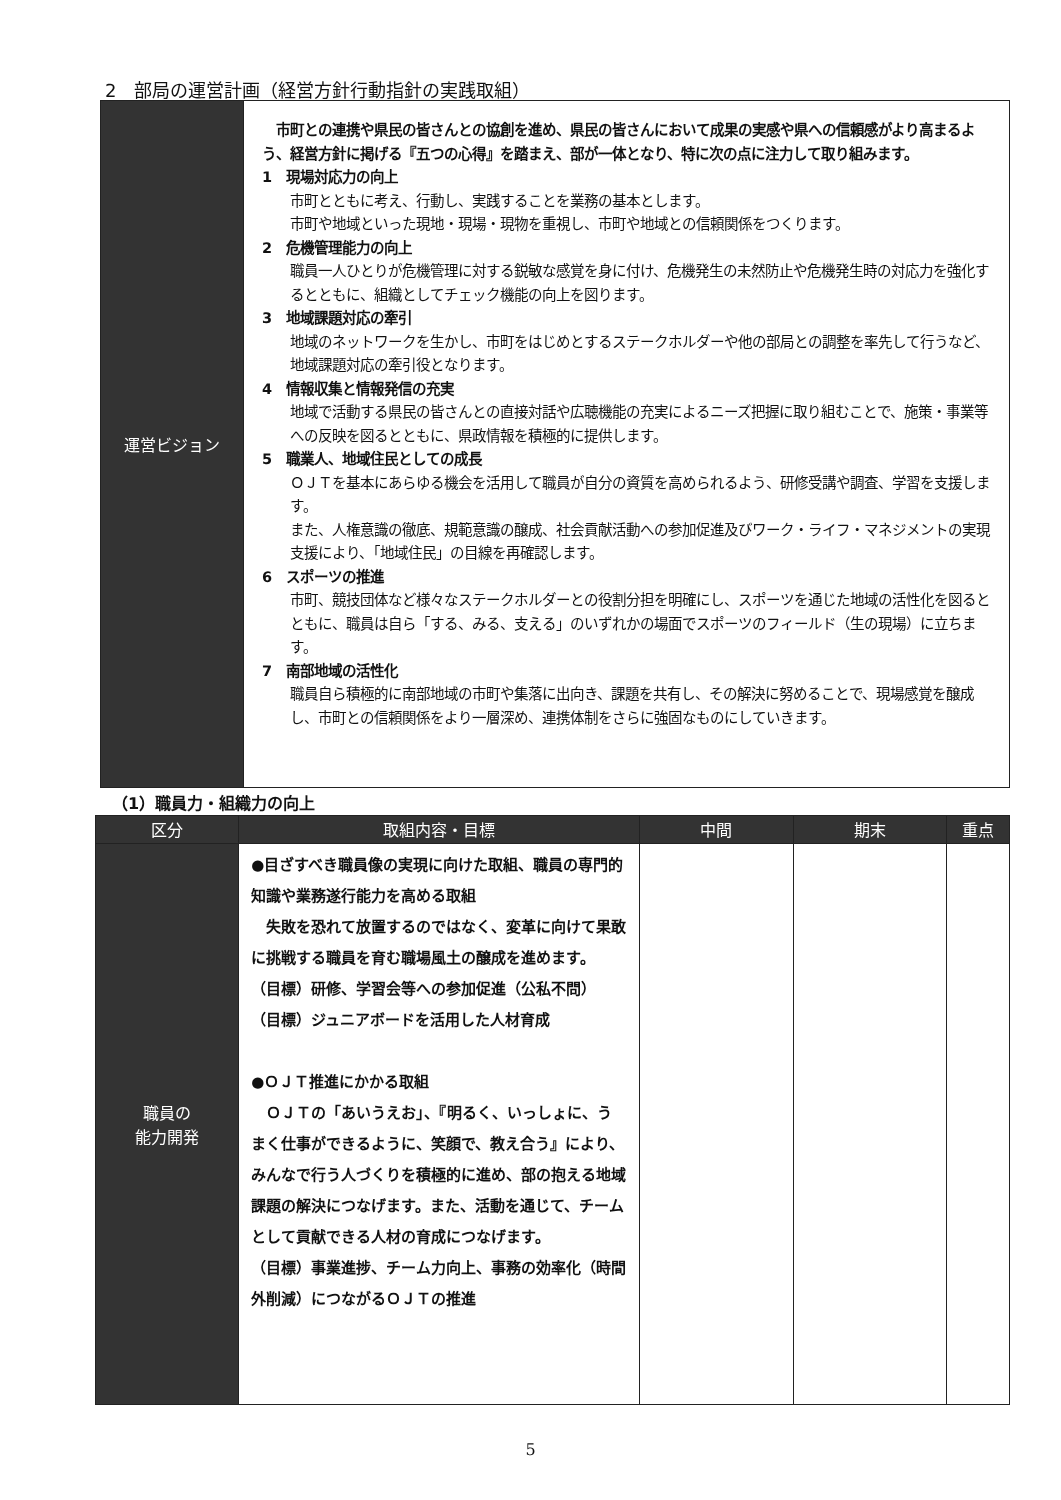2　部局の運営計画（経営方針行動指針の実践取組）
| 運営ビジョン | 市町との連携や県民の皆さんとの協創を進め、県民の皆さんにおいて成果の実感や県への信頼感がより高まるよう、経営方針に掲げる『五つの心得』を踏まえ、部が一体となり、特に次の点に注力して取り組みます。 1 現場対応力の向上 市町とともに考え、行動し、実践することを業務の基本とします。 市町や地域といった現地・現場・現物を重視し、市町や地域との信頼関係をつくります。 2 危機管理能力の向上 職員一人ひとりが危機管理に対する鋭敏な感覚を身に付け、危機発生の未然防止や危機発生時の対応力を強化するとともに、組織としてチェック機能の向上を図ります。 3 地域課題対応の牽引 地域のネットワークを生かし、市町をはじめとするステークホルダーや他の部局との調整を率先して行うなど、地域課題対応の牽引役となります。 4 情報収集と情報発信の充実 地域で活動する県民の皆さんとの直接対話や広聴機能の充実によるニーズ把握に取り組むことで、施策・事業等への反映を図るとともに、県政情報を積極的に提供します。 5 職業人、地域住民としての成長 ＯＪＴを基本にあらゆる機会を活用して職員が自分の資質を高められるよう、研修受講や調査、学習を支援します。 また、人権意識の徹底、規範意識の醸成、社会貢献活動への参加促進及びワーク・ライフ・マネジメントの実現支援により、「地域住民」の目線を再確認します。 6 スポーツの推進 市町、競技団体など様々なステークホルダーとの役割分担を明確にし、スポーツを通じた地域の活性化を図るとともに、職員は自ら「する、みる、支える」のいずれかの場面でスポーツのフィールド（生の現場）に立ちます。 7 南部地域の活性化 職員自ら積極的に南部地域の市町や集落に出向き、課題を共有し、その解決に努めることで、現場感覚を醸成し、市町との信頼関係をより一層深め、連携体制をさらに強固なものにしていきます。 |
（1）職員力・組織力の向上
| 区分 | 取組内容・目標 | 中間 | 期末 | 重点 |
| --- | --- | --- | --- | --- |
| 職員の 能力開発 | ●目ざすべき職員像の実現に向けた取組、職員の専門的知識や業務遂行能力を高める取組 失敗を恐れて放置するのではなく、変革に向けて果敢に挑戦する職員を育む職場風土の醸成を進めます。 （目標）研修、学習会等への参加促進（公私不問） （目標）ジュニアボードを活用した人材育成 ●ＯＪＴ推進にかかる取組 ＯＪＴの「あいうえお」、『明るく、いっしょに、うまく仕事ができるように、笑顔で、教え合う』により、みんなで行う人づくりを積極的に進め、部の抱える地域課題の解決につなげます。また、活動を通じて、チームとして貢献できる人材の育成につなげます。 （目標）事業進捗、チーム力向上、事務の効率化（時間外削減）につながるＯＪＴの推進 | | | |
5